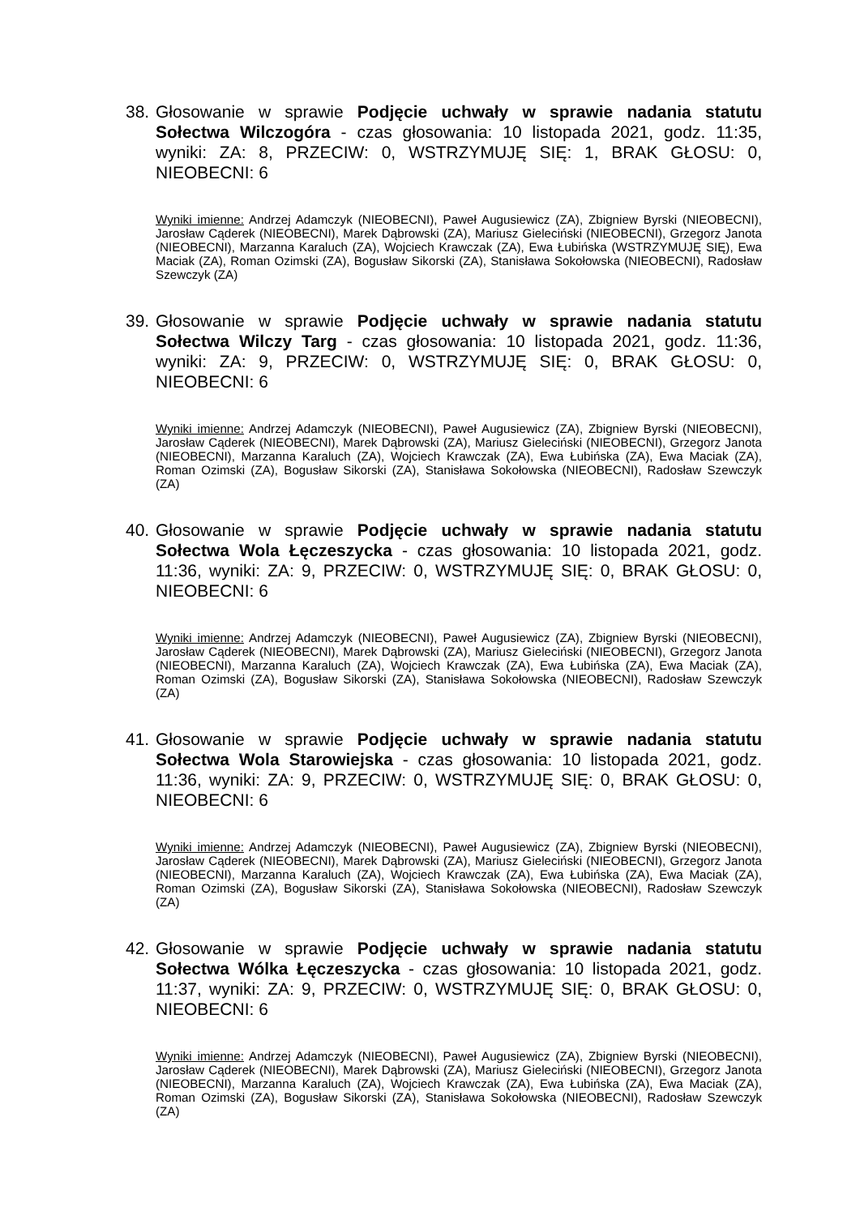38.
Głosowanie w sprawie Podjęcie uchwały w sprawie nadania statutu Sołectwa Wilczogóra - czas głosowania: 10 listopada 2021, godz. 11:35, wyniki: ZA: 8, PRZECIW: 0, WSTRZYMUJĘ SIĘ: 1, BRAK GŁOSU: 0, NIEOBECNI: 6
Wyniki imienne: Andrzej Adamczyk (NIEOBECNI), Paweł Augusiewicz (ZA), Zbigniew Byrski (NIEOBECNI), Jarosław Cąderek (NIEOBECNI), Marek Dąbrowski (ZA), Mariusz Gieleciński (NIEOBECNI), Grzegorz Janota (NIEOBECNI), Marzanna Karaluch (ZA), Wojciech Krawczak (ZA), Ewa Łubińska (WSTRZYMUJĘ SIĘ), Ewa Maciak (ZA), Roman Ozimski (ZA), Bogusław Sikorski (ZA), Stanisława Sokołowska (NIEOBECNI), Radosław Szewczyk (ZA)
39.
Głosowanie w sprawie Podjęcie uchwały w sprawie nadania statutu Sołectwa Wilczy Targ - czas głosowania: 10 listopada 2021, godz. 11:36, wyniki: ZA: 9, PRZECIW: 0, WSTRZYMUJĘ SIĘ: 0, BRAK GŁOSU: 0, NIEOBECNI: 6
Wyniki imienne: Andrzej Adamczyk (NIEOBECNI), Paweł Augusiewicz (ZA), Zbigniew Byrski (NIEOBECNI), Jarosław Cąderek (NIEOBECNI), Marek Dąbrowski (ZA), Mariusz Gieleciński (NIEOBECNI), Grzegorz Janota (NIEOBECNI), Marzanna Karaluch (ZA), Wojciech Krawczak (ZA), Ewa Łubińska (ZA), Ewa Maciak (ZA), Roman Ozimski (ZA), Bogusław Sikorski (ZA), Stanisława Sokołowska (NIEOBECNI), Radosław Szewczyk (ZA)
40.
Głosowanie w sprawie Podjęcie uchwały w sprawie nadania statutu Sołectwa Wola Łęczeszycka - czas głosowania: 10 listopada 2021, godz. 11:36, wyniki: ZA: 9, PRZECIW: 0, WSTRZYMUJĘ SIĘ: 0, BRAK GŁOSU: 0, NIEOBECNI: 6
Wyniki imienne: Andrzej Adamczyk (NIEOBECNI), Paweł Augusiewicz (ZA), Zbigniew Byrski (NIEOBECNI), Jarosław Cąderek (NIEOBECNI), Marek Dąbrowski (ZA), Mariusz Gieleciński (NIEOBECNI), Grzegorz Janota (NIEOBECNI), Marzanna Karaluch (ZA), Wojciech Krawczak (ZA), Ewa Łubińska (ZA), Ewa Maciak (ZA), Roman Ozimski (ZA), Bogusław Sikorski (ZA), Stanisława Sokołowska (NIEOBECNI), Radosław Szewczyk (ZA)
41.
Głosowanie w sprawie Podjęcie uchwały w sprawie nadania statutu Sołectwa Wola Starowiejska - czas głosowania: 10 listopada 2021, godz. 11:36, wyniki: ZA: 9, PRZECIW: 0, WSTRZYMUJĘ SIĘ: 0, BRAK GŁOSU: 0, NIEOBECNI: 6
Wyniki imienne: Andrzej Adamczyk (NIEOBECNI), Paweł Augusiewicz (ZA), Zbigniew Byrski (NIEOBECNI), Jarosław Cąderek (NIEOBECNI), Marek Dąbrowski (ZA), Mariusz Gieleciński (NIEOBECNI), Grzegorz Janota (NIEOBECNI), Marzanna Karaluch (ZA), Wojciech Krawczak (ZA), Ewa Łubińska (ZA), Ewa Maciak (ZA), Roman Ozimski (ZA), Bogusław Sikorski (ZA), Stanisława Sokołowska (NIEOBECNI), Radosław Szewczyk (ZA)
42.
Głosowanie w sprawie Podjęcie uchwały w sprawie nadania statutu Sołectwa Wólka Łęczeszycka - czas głosowania: 10 listopada 2021, godz. 11:37, wyniki: ZA: 9, PRZECIW: 0, WSTRZYMUJĘ SIĘ: 0, BRAK GŁOSU: 0, NIEOBECNI: 6
Wyniki imienne: Andrzej Adamczyk (NIEOBECNI), Paweł Augusiewicz (ZA), Zbigniew Byrski (NIEOBECNI), Jarosław Cąderek (NIEOBECNI), Marek Dąbrowski (ZA), Mariusz Gieleciński (NIEOBECNI), Grzegorz Janota (NIEOBECNI), Marzanna Karaluch (ZA), Wojciech Krawczak (ZA), Ewa Łubińska (ZA), Ewa Maciak (ZA), Roman Ozimski (ZA), Bogusław Sikorski (ZA), Stanisława Sokołowska (NIEOBECNI), Radosław Szewczyk (ZA)